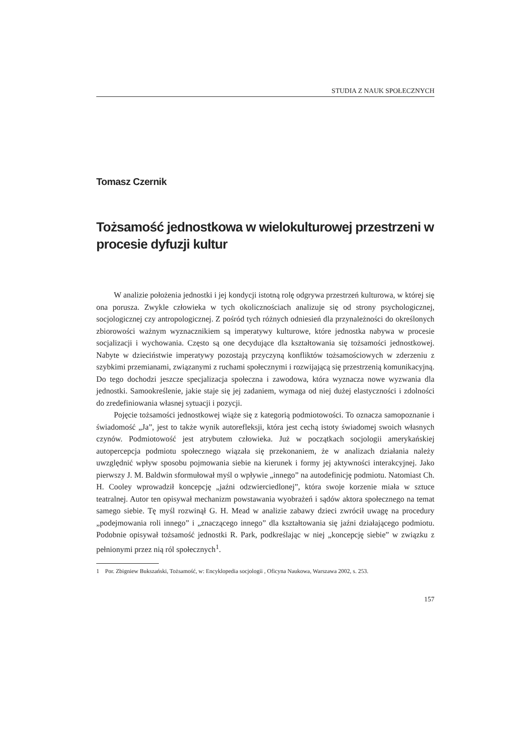STUDIA Z NAUK SPOŁECZNYCH
Tomasz Czernik
Tożsamość jednostkowa w wielokulturowej przestrzeni w procesie dyfuzji kultur
W analizie położenia jednostki i jej kondycji istotną rolę odgrywa przestrzeń kulturowa, w której się ona porusza. Zwykle człowieka w tych okolicznościach analizuje się od strony psychologicznej, socjologicznej czy antropologicznej. Z pośród tych różnych odniesień dla przynależności do określonych zbiorowości ważnym wyznacznikiem są imperatywy kulturowe, które jednostka nabywa w procesie socjalizacji i wychowania. Często są one decydujące dla kształtowania się tożsamości jednostkowej. Nabyte w dzieciństwie imperatywy pozostają przyczyną konfliktów tożsamościowych w zderzeniu z szybkimi przemianami, związanymi z ruchami społecznymi i rozwijającą się przestrzenią komunikacyjną. Do tego dochodzi jeszcze specjalizacja społeczna i zawodowa, która wyznacza nowe wyzwania dla jednostki. Samookreślenie, jakie staje się jej zadaniem, wymaga od niej dużej elastyczności i zdolności do zredefiniowania własnej sytuacji i pozycji.
Pojęcie tożsamości jednostkowej wiąże się z kategorią podmiotowości. To oznacza samopoznanie i świadomość „Ja”, jest to także wynik autorefleksji, która jest cechą istoty świadomej swoich własnych czynów. Podmiotowość jest atrybutem człowieka. Już w początkach socjologii amerykańskiej autopercepcja podmiotu społecznego wiązała się przekonaniem, że w analizach działania należy uwzględnić wpływ sposobu pojmowania siebie na kierunek i formy jej aktywności interakcyjnej. Jako pierwszy J. M. Baldwin sformułował myśl o wpływie „innego” na autodefinicję podmiotu. Natomiast Ch. H. Cooley wprowadził koncepcję „jaźni odzwierciedlonej”, która swoje korzenie miała w sztuce teatralnej. Autor ten opisywał mechanizm powstawania wyobrażeń i sądów aktora społecznego na temat samego siebie. Tę myśl rozwinął G. H. Mead w analizie zabawy dzieci zwrócił uwagę na procedury „podejmowania roli innego” i „znaczącego innego” dla kształtowania się jaźni działającego podmiotu. Podobnie opisywał tożsamość jednostki R. Park, podkreślając w niej „koncepcję siebie” w związku z pełnionymi przez nią ról społecznych<sup>1</sup>.
1 Por. Zbigniew Bukszański, Tożsamość, w: Encyklopedia socjologii , Oficyna Naukowa, Warszawa 2002, s. 253.
157